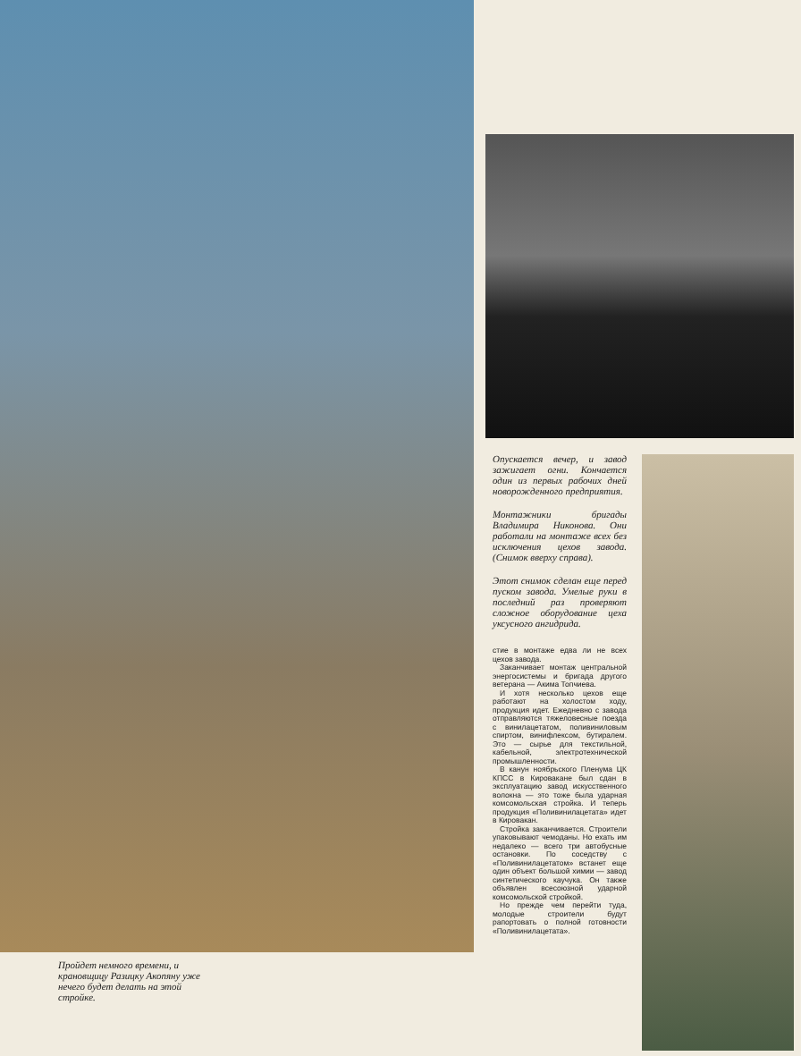Пройдет немного времени, и крановщицу Разицку Акопяну уже нечего будет делать на этой стройке.
Опускается вечер, и завод зажигает огни. Кончается один из первых рабочих дней новорожденного предприятия.
Монтажники бригады Владимира Никонова. Они работали на монтаже всех без исключения цехов завода. (Снимок вверху справа).
Этот снимок сделан еще перед пуском завода. Умелые руки в последний раз проверяют сложное оборудование цеха уксусного ангидрида.
стие в монтаже едва ли не всех цехов завода.
Заканчивает монтаж центральной энергосистемы и бригада другого ветерана — Акима Топчиева.
И хотя несколько цехов еще работают на холостом ходу, продукция идет. Ежедневно с завода отправляются тяжеловесные поезда с винилацетатом, поливиниловым спиртом, винифлексом, бутиралем. Это — сырье для текстильной, кабельной, электротехнической промышленности.
В канун ноябрьского Пленума ЦК КПСС в Кировакане был сдан в эксплуатацию завод искусственного волокна — это тоже была ударная комсомольская стройка. И теперь продукция «Поливинилацетата» идет в Кировакан.
Стройка заканчивается. Строители упаковывают чемоданы. Но ехать им недалеко — всего три автобусные остановки. По соседству с «Поливинилацетатом» встанет еще один объект большой химии — завод синтетического каучука. Он также объявлен всесоюзной ударной комсомольской стройкой.
Но прежде чем перейти туда, молодые строители будут рапортовать о полной готовности «Поливинилацетата».